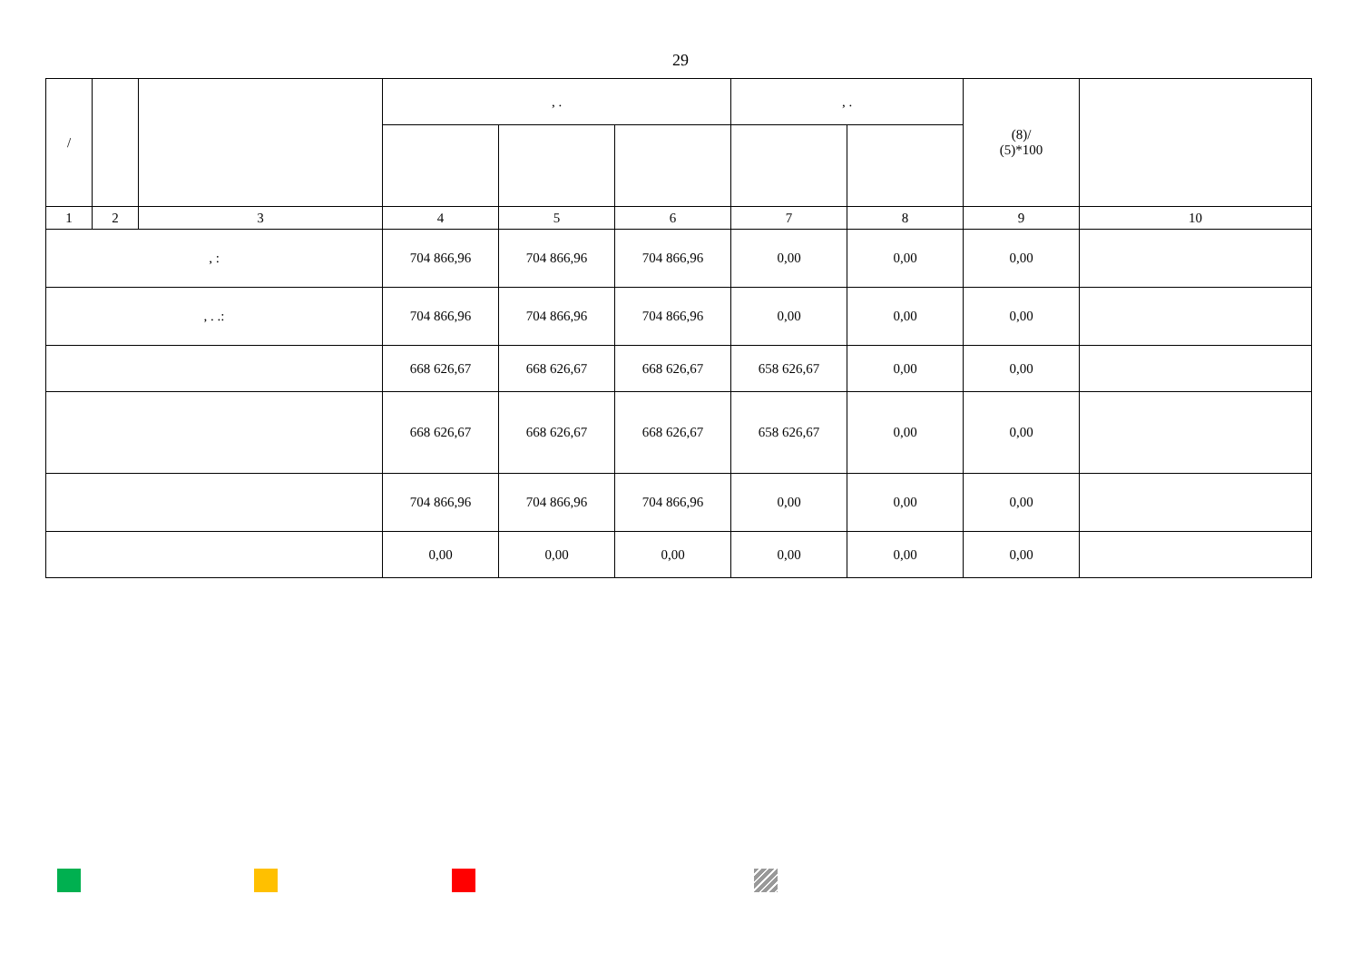29
| / | | | , . | | | , . | | (8)/ (5)*100 | |
| --- | --- | --- | --- | --- | --- | --- | --- | --- | --- |
| 1 | 2 | 3 | 4 | 5 | 6 | 7 | 8 | 9 | 10 |
| , : | | | 704 866,96 | 704 866,96 | 704 866,96 | 0,00 | 0,00 | 0,00 | |
| , . .: | | | 704 866,96 | 704 866,96 | 704 866,96 | 0,00 | 0,00 | 0,00 | |
| | | | 668 626,67 | 668 626,67 | 668 626,67 | 658 626,67 | 0,00 | 0,00 | |
| | | | 668 626,67 | 668 626,67 | 668 626,67 | 658 626,67 | 0,00 | 0,00 | |
| | | | 704 866,96 | 704 866,96 | 704 866,96 | 0,00 | 0,00 | 0,00 | |
| | | | 0,00 | 0,00 | 0,00 | 0,00 | 0,00 | 0,00 | |